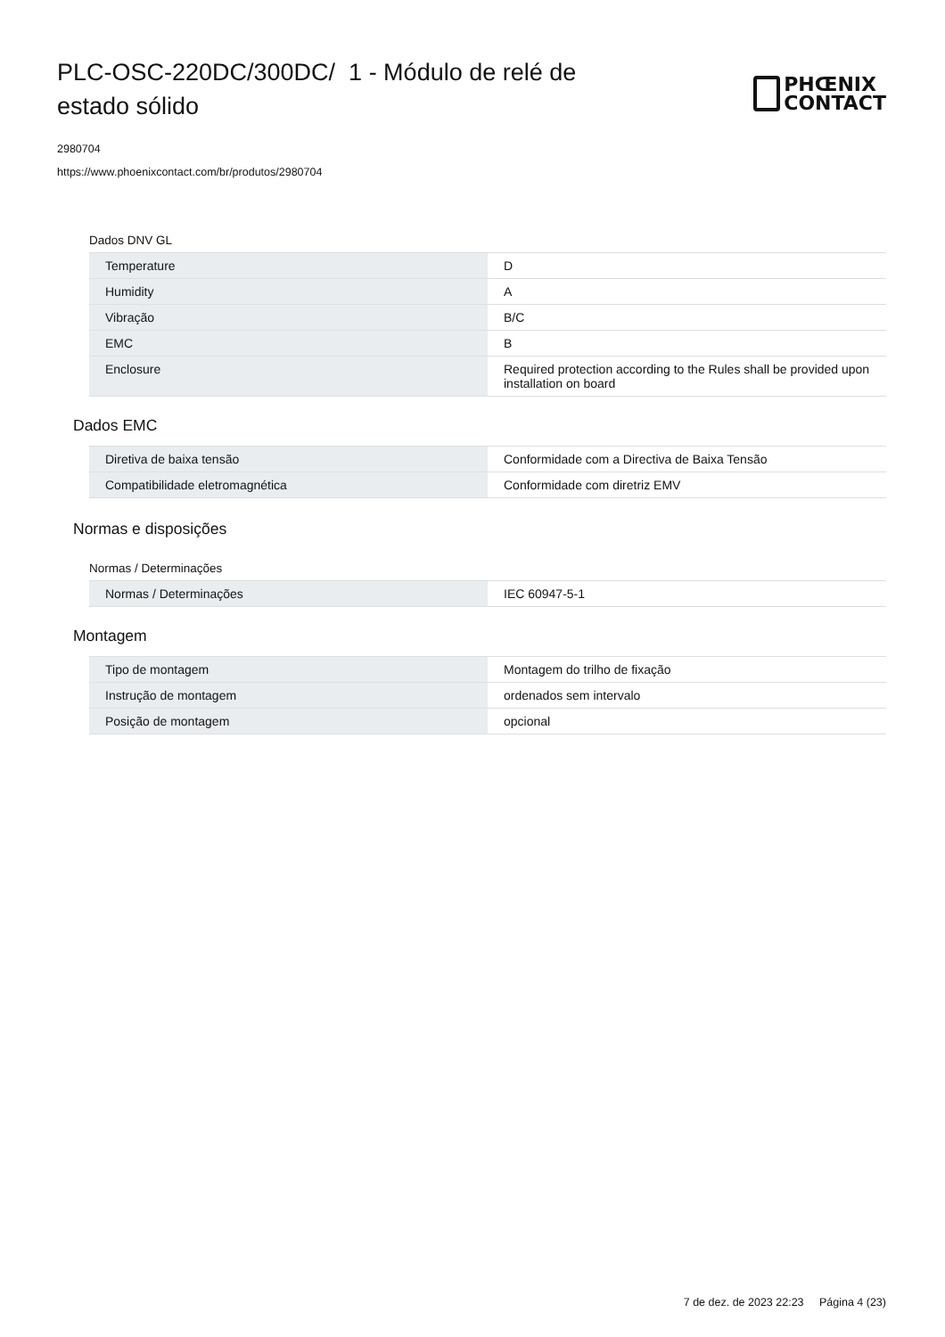PLC-OSC-220DC/300DC/ 1 - Módulo de relé de estado sólido
PHŒNIX
CONTACT
2980704
https://www.phoenixcontact.com/br/produtos/2980704
Dados DNV GL
| Temperature | D |
| Humidity | A |
| Vibração | B/C |
| EMC | B |
| Enclosure | Required protection according to the Rules shall be provided upon installation on board |
Dados EMC
| Diretiva de baixa tensão | Conformidade com a Directiva de Baixa Tensão |
| Compatibilidade eletromagnética | Conformidade com diretriz EMV |
Normas e disposições
Normas / Determinações
| Normas / Determinações | IEC 60947-5-1 |
Montagem
| Tipo de montagem | Montagem do trilho de fixação |
| Instrução de montagem | ordenados sem intervalo |
| Posição de montagem | opcional |
7 de dez. de 2023 22:23 Página 4 (23)